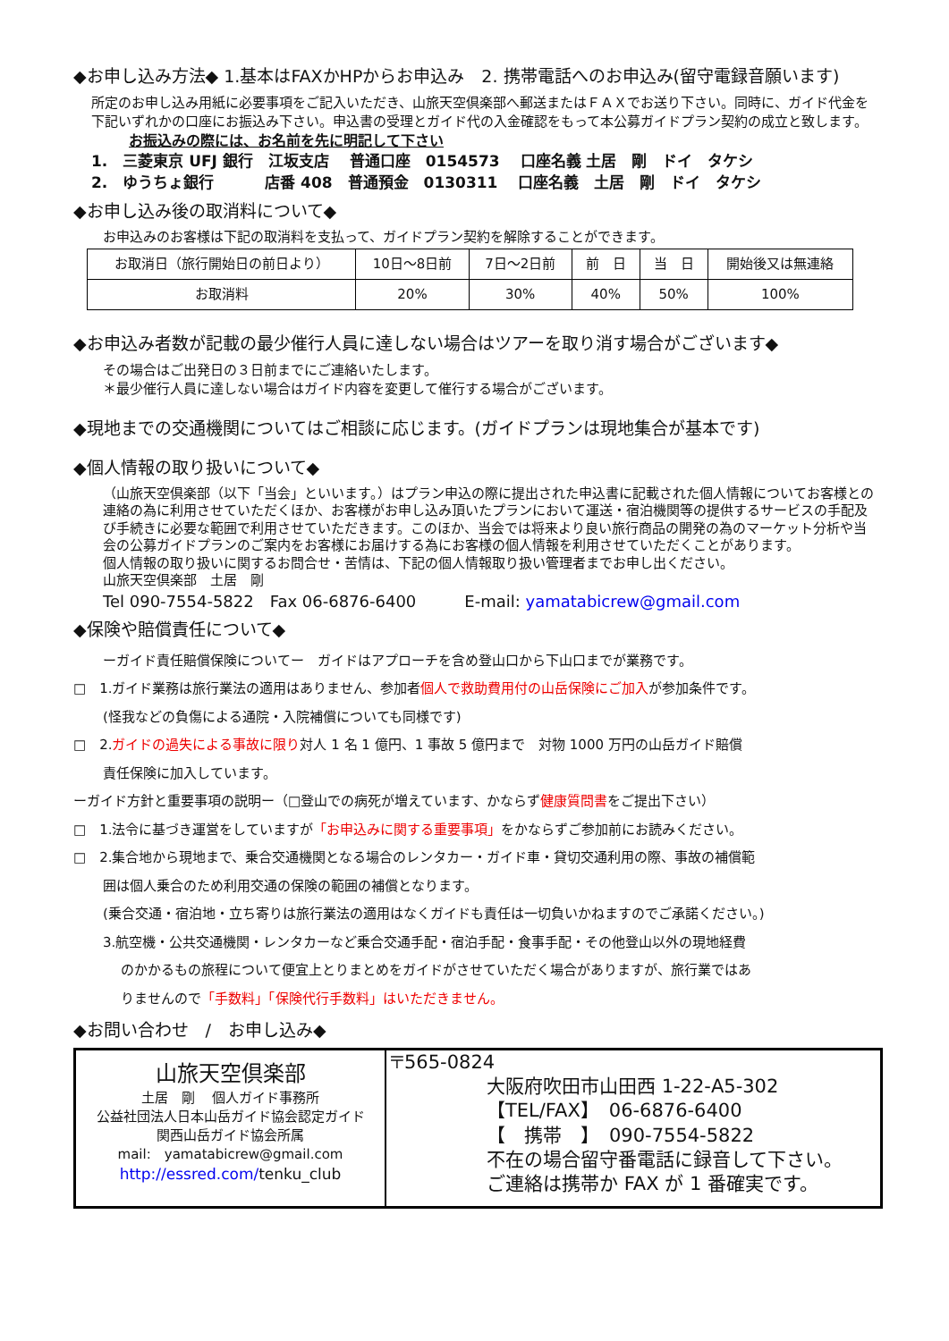◆お申し込み方法◆ 1.基本はFAXかHPからお申込み　2. 携帯電話へのお申込み(留守電録音願います)
所定のお申し込み用紙に必要事項をご記入いただき、山旅天空倶楽部へ郵送またはＦＡＸでお送り下さい。同時に、ガイド代金を下記いずれかの口座にお振込み下さい。申込書の受理とガイド代の入金確認をもって本公募ガイドプラン契約の成立と致します。
お振込みの際には、お名前を先に明記して下さい
1.　三菱東京 UFJ 銀行　江坂支店　 普通口座　0154573　 口座名義 土居　剛　ドイ　タケシ
2.　ゆうちょ銀行　　　 店番 408　普通預金　0130311　 口座名義　土居　剛　ドイ　タケシ
◆お申し込み後の取消料について◆
お申込みのお客様は下記の取消料を支払って、ガイドプラン契約を解除することができます。
| お取消日（旅行開始日の前日より） | 10日〜8日前 | 7日〜2日前 | 前 日 | 当 日 | 開始後又は無連絡 |
| お取消料 | 20% | 30% | 40% | 50% | 100% |
◆お申込み者数が記載の最少催行人員に達しない場合はツアーを取り消す場合がございます◆
その場合はご出発日の３日前までにご連絡いたします。
＊最少催行人員に達しない場合はガイド内容を変更して催行する場合がございます。
◆現地までの交通機関についてはご相談に応じます。(ガイドプランは現地集合が基本です)
◆個人情報の取り扱いについて◆
（山旅天空倶楽部（以下「当会」といいます。）はプラン申込の際に提出された申込書に記載された個人情報についてお客様との連絡の為に利用させていただくほか、お客様がお申し込み頂いたプランにおいて運送・宿泊機関等の提供するサービスの手配及び手続きに必要な範囲で利用させていただきます。このほか、当会では将来より良い旅行商品の開発の為のマーケット分析や当会の公募ガイドプランのご案内をお客様にお届けする為にお客様の個人情報を利用させていただくことがあります。
個人情報の取り扱いに関するお問合せ・苦情は、下記の個人情報取り扱い管理者までお申し出ください。
山旅天空倶楽部　土居　剛
Tel 090-7554-5822　Fax 06-6876-6400　　　E-mail: yamatabicrew@gmail.com
◆保険や賠償責任について◆
ーガイド責任賠償保険についてー　ガイドはアプローチを含め登山口から下山口までが業務です。
□　1.ガイド業務は旅行業法の適用はありません、参加者個人で救助費用付の山岳保険にご加入が参加条件です。
(怪我などの負傷による通院・入院補償についても同様です)
□　2.ガイドの過失による事故に限り対人 1 名 1 億円、1 事故 5 億円まで　対物 1000 万円の山岳ガイド賠償
責任保険に加入しています。
ーガイド方針と重要事項の説明ー（□登山での病死が増えています、かならず健康質問書をご提出下さい）
□　1.法令に基づき運営をしていますが「お申込みに関する重要事項」をかならずご参加前にお読みください。
□　2.集合地から現地まで、乗合交通機関となる場合のレンタカー・ガイド車・貸切交通利用の際、事故の補償範
囲は個人乗合のため利用交通の保険の範囲の補償となります。
(乗合交通・宿泊地・立ち寄りは旅行業法の適用はなくガイドも責任は一切負いかねますのでご承諾ください。)
3.航空機・公共交通機関・レンタカーなど乗合交通手配・宿泊手配・食事手配・その他登山以外の現地経費
のかかるもの旅程について便宜上とりまとめをガイドがさせていただく場合がありますが、旅行業ではあ
りませんので「手数料」「保険代行手数料」はいただきません。
◆お問い合わせ　/　お申し込み◆
| 山旅天空倶楽部 土居 剛 個人ガイド事務所 公益社団法人日本山岳ガイド協会認定ガイド 関西山岳ガイド協会所属 mail: yamatabicrew@gmail.com http://essred.com/ tenku_club | 〒565-0824 大阪府吹田市山田西 1-22-A5-302 【TEL/FAX】 06-6876-6400 【 携帯 】 090-7554-5822 不在の場合留守番電話に録音して下さい。 ご連絡は携帯か FAX が 1 番確実です。 |